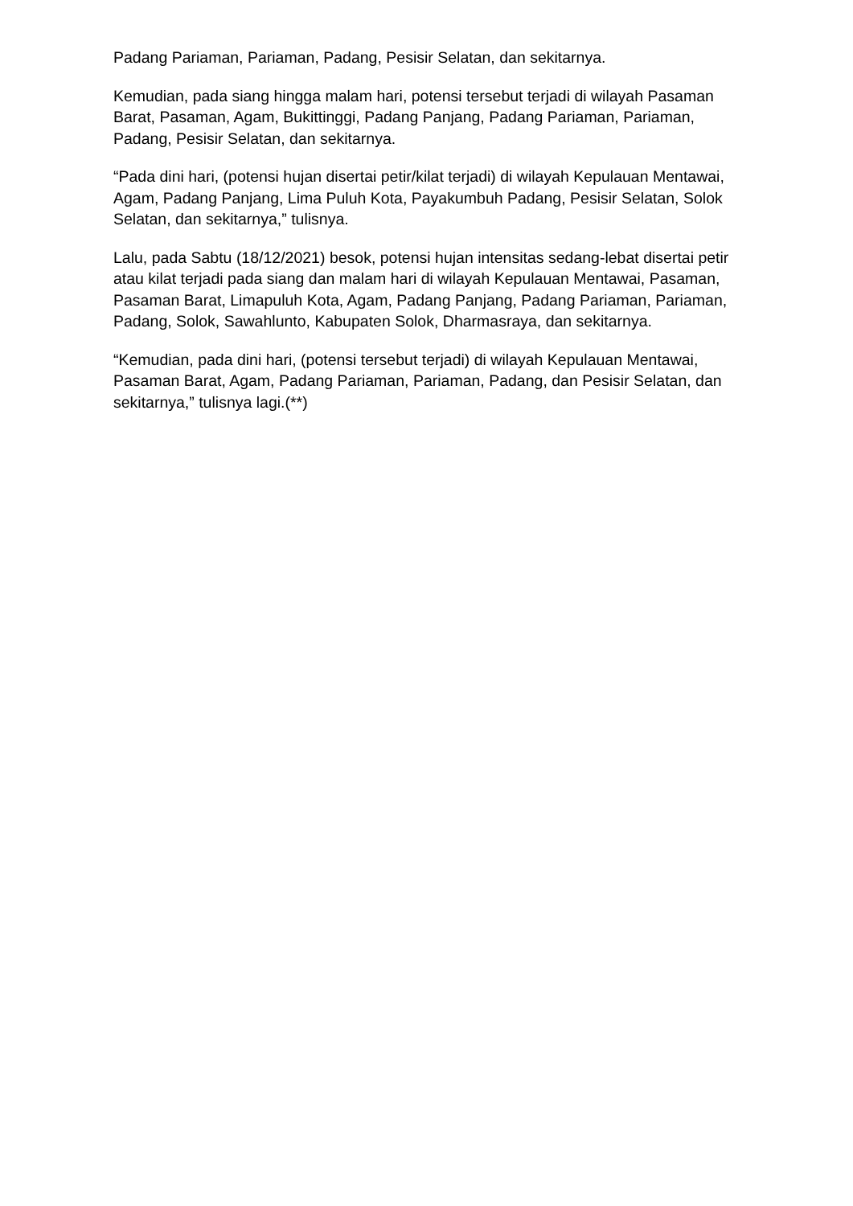Padang Pariaman, Pariaman, Padang, Pesisir Selatan, dan sekitarnya.
Kemudian, pada siang hingga malam hari, potensi tersebut terjadi di wilayah Pasaman Barat, Pasaman, Agam, Bukittinggi, Padang Panjang, Padang Pariaman, Pariaman, Padang, Pesisir Selatan, dan sekitarnya.
“Pada dini hari, (potensi hujan disertai petir/kilat terjadi) di wilayah Kepulauan Mentawai, Agam, Padang Panjang, Lima Puluh Kota, Payakumbuh Padang, Pesisir Selatan, Solok Selatan, dan sekitarnya,” tulisnya.
Lalu, pada Sabtu (18/12/2021) besok, potensi hujan intensitas sedang-lebat disertai petir atau kilat terjadi pada siang dan malam hari di wilayah Kepulauan Mentawai, Pasaman, Pasaman Barat, Limapuluh Kota, Agam, Padang Panjang, Padang Pariaman, Pariaman, Padang, Solok, Sawahlunto, Kabupaten Solok, Dharmasraya, dan sekitarnya.
“Kemudian, pada dini hari, (potensi tersebut terjadi) di wilayah Kepulauan Mentawai, Pasaman Barat, Agam, Padang Pariaman, Pariaman, Padang, dan Pesisir Selatan, dan sekitarnya,” tulisnya lagi.(**)